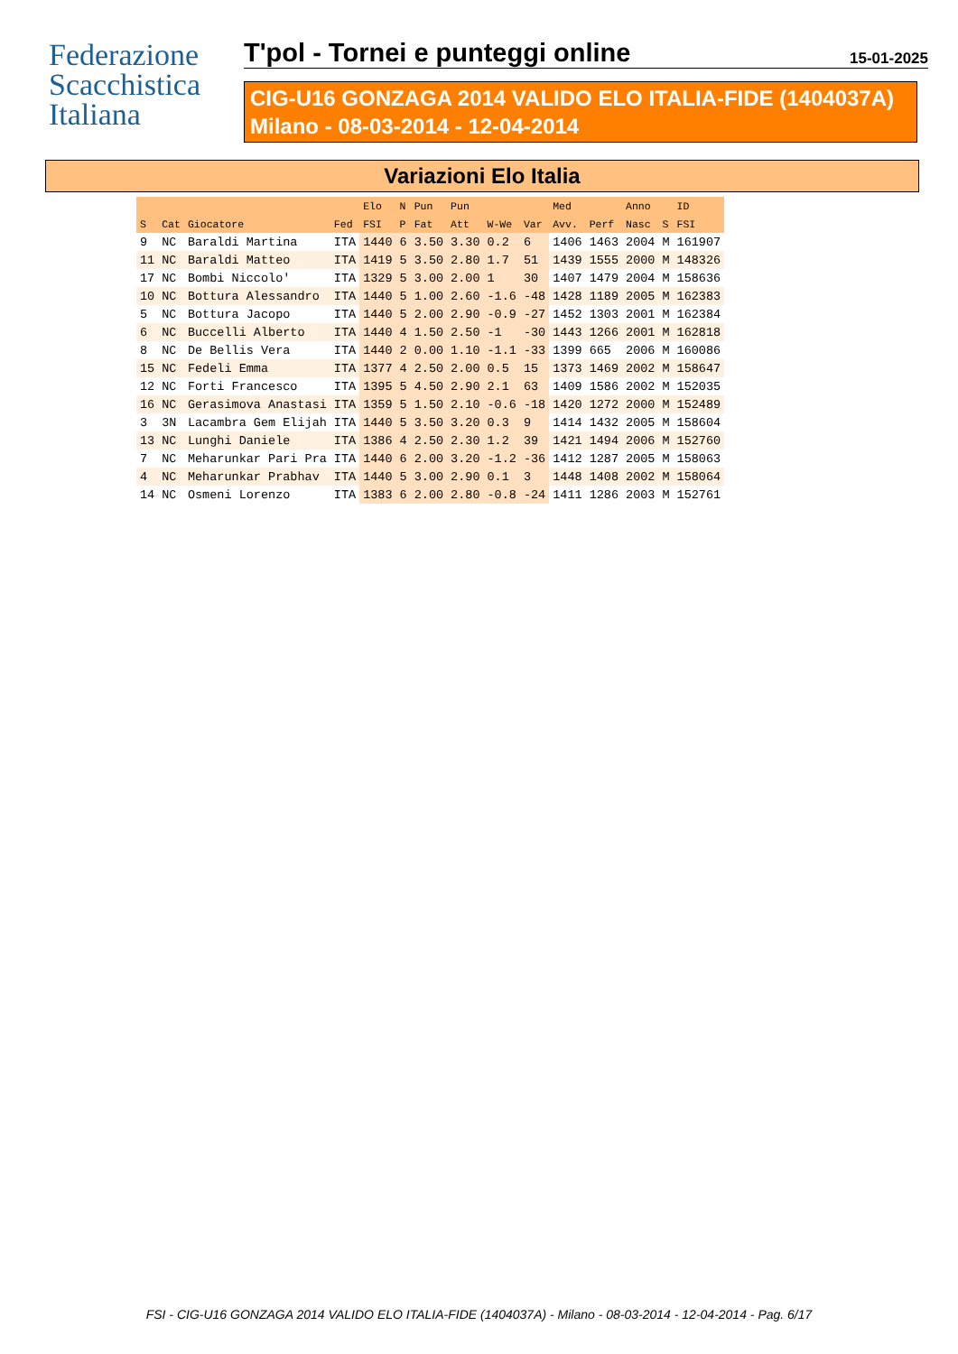Federazione
Scacchistica
Italiana
T'pol - Tornei e punteggi online 15-01-2025
CIG-U16 GONZAGA 2014 VALIDO ELO ITALIA-FIDE (1404037A)
Milano - 08-03-2014 - 12-04-2014
Variazioni Elo Italia
| | | | | Elo | N | Pun | Pun | | | Med | | Anno | | ID |
| --- | --- | --- | --- | --- | --- | --- | --- | --- | --- | --- | --- | --- | --- | --- |
| S | Cat | Giocatore | Fed | FSI | P | Fat | Att | W-We | Var | Avv. | Perf | Nasc | S | FSI |
| 9 | NC | Baraldi Martina | ITA | 1440 | 6 | 3.50 | 3.30 | 0.2 | 6 | 1406 | 1463 | 2004 | M | 161907 |
| 11 | NC | Baraldi Matteo | ITA | 1419 | 5 | 3.50 | 2.80 | 1.7 | 51 | 1439 | 1555 | 2000 | M | 148326 |
| 17 | NC | Bombi Niccolo' | ITA | 1329 | 5 | 3.00 | 2.00 | 1 | 30 | 1407 | 1479 | 2004 | M | 158636 |
| 10 | NC | Bottura Alessandro | ITA | 1440 | 5 | 1.00 | 2.60 | -1.6 | -48 | 1428 | 1189 | 2005 | M | 162383 |
| 5 | NC | Bottura Jacopo | ITA | 1440 | 5 | 2.00 | 2.90 | -0.9 | -27 | 1452 | 1303 | 2001 | M | 162384 |
| 6 | NC | Buccelli Alberto | ITA | 1440 | 4 | 1.50 | 2.50 | -1 | -30 | 1443 | 1266 | 2001 | M | 162818 |
| 8 | NC | De Bellis Vera | ITA | 1440 | 2 | 0.00 | 1.10 | -1.1 | -33 | 1399 | 665 | 2006 | M | 160086 |
| 15 | NC | Fedeli Emma | ITA | 1377 | 4 | 2.50 | 2.00 | 0.5 | 15 | 1373 | 1469 | 2002 | M | 158647 |
| 12 | NC | Forti Francesco | ITA | 1395 | 5 | 4.50 | 2.90 | 2.1 | 63 | 1409 | 1586 | 2002 | M | 152035 |
| 16 | NC | Gerasimova Anastasi | ITA | 1359 | 5 | 1.50 | 2.10 | -0.6 | -18 | 1420 | 1272 | 2000 | M | 152489 |
| 3 | 3N | Lacambra Gem Elijah | ITA | 1440 | 5 | 3.50 | 3.20 | 0.3 | 9 | 1414 | 1432 | 2005 | M | 158604 |
| 13 | NC | Lunghi Daniele | ITA | 1386 | 4 | 2.50 | 2.30 | 1.2 | 39 | 1421 | 1494 | 2006 | M | 152760 |
| 7 | NC | Meharunkar Pari Pra | ITA | 1440 | 6 | 2.00 | 3.20 | -1.2 | -36 | 1412 | 1287 | 2005 | M | 158063 |
| 4 | NC | Meharunkar Prabhav | ITA | 1440 | 5 | 3.00 | 2.90 | 0.1 | 3 | 1448 | 1408 | 2002 | M | 158064 |
| 14 | NC | Osmeni Lorenzo | ITA | 1383 | 6 | 2.00 | 2.80 | -0.8 | -24 | 1411 | 1286 | 2003 | M | 152761 |
FSI - CIG-U16 GONZAGA 2014 VALIDO ELO ITALIA-FIDE (1404037A) - Milano - 08-03-2014 - 12-04-2014 - Pag. 6/17